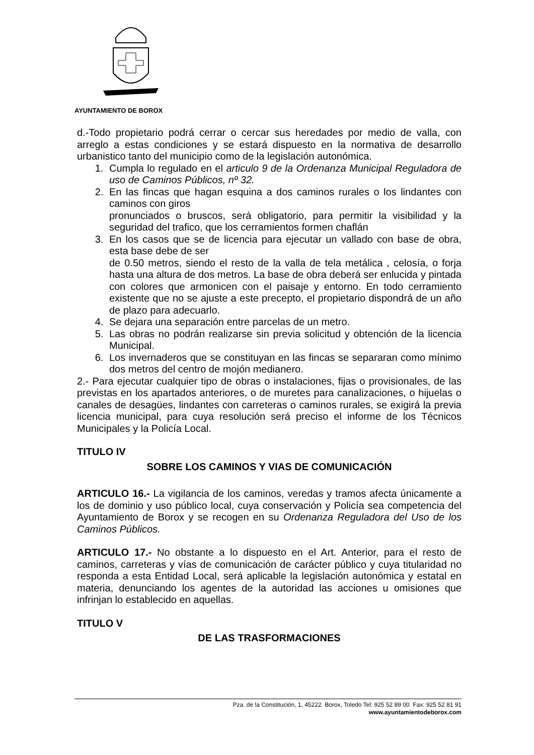AYUNTAMIENTO DE BOROX
d.-Todo propietario podrá cerrar o cercar sus heredades por medio de valla, con arreglo a estas condiciones y se estará dispuesto en la normativa de desarrollo urbanistico tanto del municipio como de la legislación autonómica.
1. Cumpla lo regulado en el articulo 9 de la Ordenanza Municipal Reguladora de uso de Caminos Públicos, nº 32.
2. En las fincas que hagan esquina a dos caminos rurales o los lindantes con caminos con giros
pronunciados o bruscos, será obligatorio, para permitir la visibilidad y la seguridad del trafico, que los cerramientos formen chaflán
3. En los casos que se de licencia para ejecutar un vallado con base de obra, esta base debe de ser
de 0.50 metros, siendo el resto de la valla de tela metálica , celosía, o forja hasta una altura de dos metros. La base de obra deberá ser enlucida y pintada con colores que armonicen con el paisaje y entorno. En todo cerramiento existente que no se ajuste a este precepto, el propietario dispondrá de un año de plazo para adecuarlo.
4. Se dejara una separación entre parcelas de un metro.
5. Las obras no podrán realizarse sin previa solicitud y obtención de la licencia Municipal.
6. Los invernaderos que se constituyan en las fincas se separaran como mínimo dos metros del centro de mojón medianero.
2.- Para ejecutar cualquier tipo de obras o instalaciones, fijas o provisionales, de las previstas en los apartados anteriores, o de muretes para canalizaciones, o hijuelas o canales de desagües, lindantes con carreteras o caminos rurales, se exigirá la previa licencia municipal, para cuya resolución será preciso el informe de los Técnicos Municipales y la Policía Local.
TITULO IV
SOBRE LOS CAMINOS Y VIAS DE COMUNICACIÓN
ARTICULO 16.- La vigilancia de los caminos, veredas y tramos afecta únicamente a los de dominio y uso público local, cuya conservación y Policía sea competencia del Ayuntamiento de Borox y se recogen en su Ordenanza Reguladora del Uso de los Caminos Públicos.
ARTICULO 17.- No obstante a lo dispuesto en el Art. Anterior, para el resto de caminos, carreteras y vías de comunicación de carácter público y cuya titularidad no responda a esta Entidad Local, será aplicable la legislación autonómica y estatal en materia, denunciando los agentes de la autoridad las acciones u omisiones que infrinjan lo establecido en aquellas.
TITULO V
DE LAS TRASFORMACIONES
Pza. de la Constitución, 1, 45222. Borox, Toledo Tel: 925 52 89 00 Fax: 925 52 81 91
www.ayuntamientodeborox.com